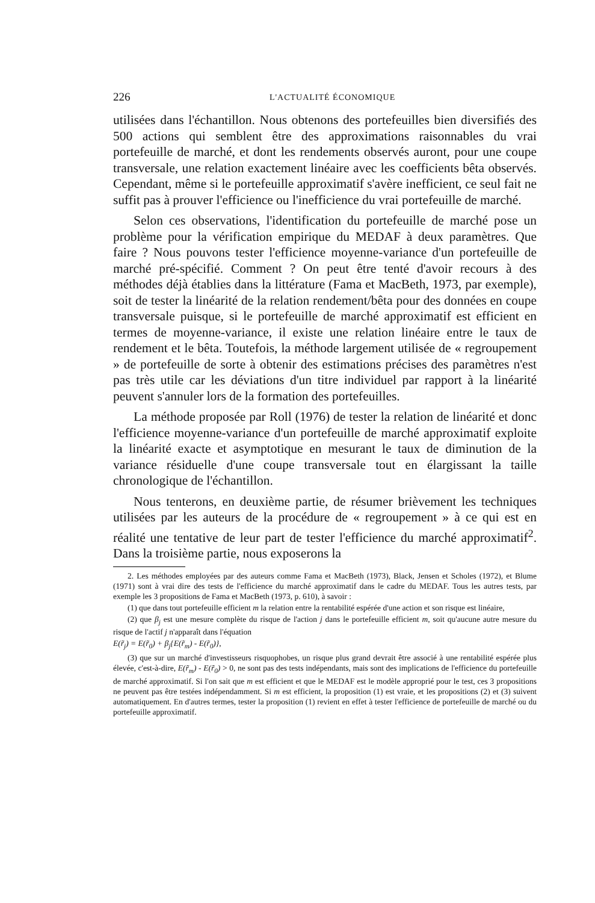226 L'ACTUALITÉ ÉCONOMIQUE
utilisées dans l'échantillon. Nous obtenons des portefeuilles bien diversifiés des 500 actions qui semblent être des approximations raisonnables du vrai portefeuille de marché, et dont les rendements observés auront, pour une coupe transversale, une relation exactement linéaire avec les coefficients bêta observés. Cependant, même si le portefeuille approximatif s'avère inefficient, ce seul fait ne suffit pas à prouver l'efficience ou l'inefficience du vrai portefeuille de marché.
Selon ces observations, l'identification du portefeuille de marché pose un problème pour la vérification empirique du MEDAF à deux paramètres. Que faire ? Nous pouvons tester l'efficience moyenne-variance d'un portefeuille de marché pré-spécifié. Comment ? On peut être tenté d'avoir recours à des méthodes déjà établies dans la littérature (Fama et MacBeth, 1973, par exemple), soit de tester la linéarité de la relation rendement/bêta pour des données en coupe transversale puisque, si le portefeuille de marché approximatif est efficient en termes de moyenne-variance, il existe une relation linéaire entre le taux de rendement et le bêta. Toutefois, la méthode largement utilisée de « regroupement » de portefeuille de sorte à obtenir des estimations précises des paramètres n'est pas très utile car les déviations d'un titre individuel par rapport à la linéarité peuvent s'annuler lors de la formation des portefeuilles.
La méthode proposée par Roll (1976) de tester la relation de linéarité et donc l'efficience moyenne-variance d'un portefeuille de marché approximatif exploite la linéarité exacte et asymptotique en mesurant le taux de diminution de la variance résiduelle d'une coupe transversale tout en élargissant la taille chronologique de l'échantillon.
Nous tenterons, en deuxième partie, de résumer brièvement les techniques utilisées par les auteurs de la procédure de « regroupement » à ce qui est en réalité une tentative de leur part de tester l'efficience du marché approximatif<sup>2</sup>. Dans la troisième partie, nous exposerons la
2. Les méthodes employées par des auteurs comme Fama et MacBeth (1973), Black, Jensen et Scholes (1972), et Blume (1971) sont à vrai dire des tests de l'efficience du marché approximatif dans le cadre du MEDAF. Tous les autres tests, par exemple les 3 propositions de Fama et MacBeth (1973, p. 610), à savoir :
(1) que dans tout portefeuille efficient m la relation entre la rentabilité espérée d'une action et son risque est linéaire,
(2) que β<sub>j</sub> est une mesure complète du risque de l'action j dans le portefeuille efficient m, soit qu'aucune autre mesure du risque de l'actif j n'apparaît dans l'équation
E(r̃<sub>j</sub>) = E(r̃<sub>0</sub>) + β<sub>j</sub>{E(r̃<sub>m</sub>) - E(r̃<sub>0</sub>)},
(3) que sur un marché d'investisseurs risquophobes, un risque plus grand devrait être associé à une rentabilité espérée plus élevée, c'est-à-dire, E(r̃<sub>m</sub>) - E(r̃<sub>0</sub>) > 0, ne sont pas des tests indépendants, mais sont des implications de l'efficience du portefeuille de marché approximatif. Si l'on sait que m est efficient et que le MEDAF est le modèle approprié pour le test, ces 3 propositions ne peuvent pas être testées indépendamment. Si m est efficient, la proposition (1) est vraie, et les propositions (2) et (3) suivent automatiquement. En d'autres termes, tester la proposition (1) revient en effet à tester l'efficience de portefeuille de marché ou du portefeuille approximatif.